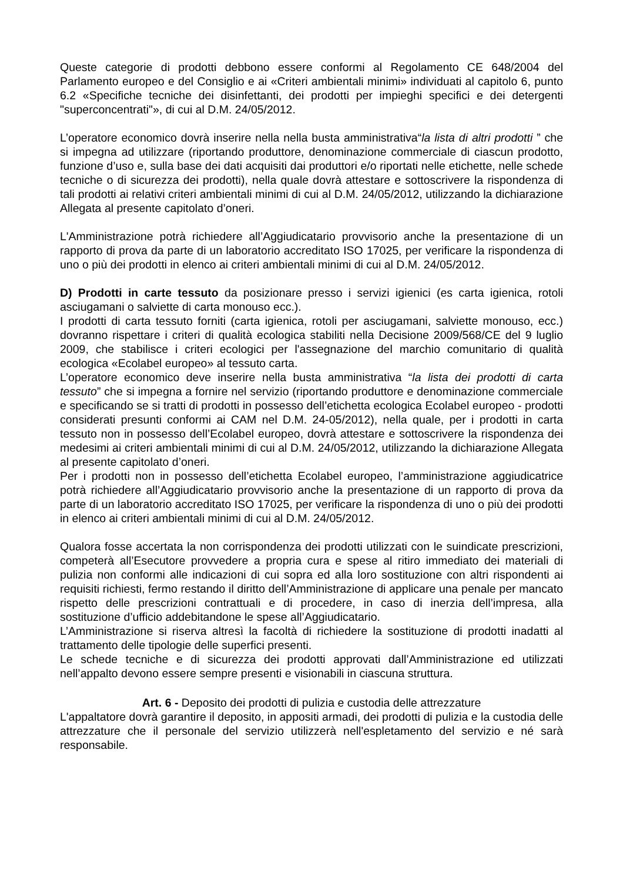Queste categorie di prodotti debbono essere conformi al Regolamento CE 648/2004 del Parlamento europeo e del Consiglio e ai «Criteri ambientali minimi» individuati al capitolo 6, punto 6.2 «Specifiche tecniche dei disinfettanti, dei prodotti per impieghi specifici e dei detergenti "superconcentrati"», di cui al D.M. 24/05/2012.
L’operatore economico dovrà inserire nella nella busta amministrativa“la lista di altri prodotti ” che si impegna ad utilizzare (riportando produttore, denominazione commerciale di ciascun prodotto, funzione d’uso e, sulla base dei dati acquisiti dai produttori e/o riportati nelle etichette, nelle schede tecniche o di sicurezza dei prodotti), nella quale dovrà attestare e sottoscrivere la rispondenza di tali prodotti ai relativi criteri ambientali minimi di cui al D.M. 24/05/2012, utilizzando la dichiarazione Allegata al presente capitolato d’oneri.
L'Amministrazione potrà richiedere all’Aggiudicatario provvisorio anche la presentazione di un rapporto di prova da parte di un laboratorio accreditato ISO 17025, per verificare la rispondenza di uno o più dei prodotti in elenco ai criteri ambientali minimi di cui al D.M. 24/05/2012.
D) Prodotti in carte tessuto da posizionare presso i servizi igienici (es carta igienica, rotoli asciugamani o salviette di carta monouso ecc.).
I prodotti di carta tessuto forniti (carta igienica, rotoli per asciugamani, salviette monouso, ecc.) dovranno rispettare i criteri di qualità ecologica stabiliti nella Decisione 2009/568/CE del 9 luglio 2009, che stabilisce i criteri ecologici per l'assegnazione del marchio comunitario di qualità ecologica «Ecolabel europeo» al tessuto carta.
L’operatore economico deve inserire nella busta amministrativa “la lista dei prodotti di carta tessuto” che si impegna a fornire nel servizio (riportando produttore e denominazione commerciale e specificando se si tratti di prodotti in possesso dell’etichetta ecologica Ecolabel europeo - prodotti considerati presunti conformi ai CAM nel D.M. 24-05/2012), nella quale, per i prodotti in carta tessuto non in possesso dell’Ecolabel europeo, dovrà attestare e sottoscrivere la rispondenza dei medesimi ai criteri ambientali minimi di cui al D.M. 24/05/2012, utilizzando la dichiarazione Allegata al presente capitolato d’oneri.
Per i prodotti non in possesso dell’etichetta Ecolabel europeo, l’amministrazione aggiudicatrice potrà richiedere all’Aggiudicatario provvisorio anche la presentazione di un rapporto di prova da parte di un laboratorio accreditato ISO 17025, per verificare la rispondenza di uno o più dei prodotti in elenco ai criteri ambientali minimi di cui al D.M. 24/05/2012.
Qualora fosse accertata la non corrispondenza dei prodotti utilizzati con le suindicate prescrizioni, competerà all’Esecutore provvedere a propria cura e spese al ritiro immediato dei materiali di pulizia non conformi alle indicazioni di cui sopra ed alla loro sostituzione con altri rispondenti ai requisiti richiesti, fermo restando il diritto dell’Amministrazione di applicare una penale per mancato rispetto delle prescrizioni contrattuali e di procedere, in caso di inerzia dell’impresa, alla sostituzione d’ufficio addebitandone le spese all’Aggiudicatario.
L’Amministrazione si riserva altresì la facoltà di richiedere la sostituzione di prodotti inadatti al trattamento delle tipologie delle superfici presenti.
Le schede tecniche e di sicurezza dei prodotti approvati dall’Amministrazione ed utilizzati nell’appalto devono essere sempre presenti e visionabili in ciascuna struttura.
Art. 6 - Deposito dei prodotti di pulizia e custodia delle attrezzature
L'appaltatore dovrà garantire il deposito, in appositi armadi, dei prodotti di pulizia e la custodia delle attrezzature che il personale del servizio utilizzerà nell'espletamento del servizio e né sarà responsabile.